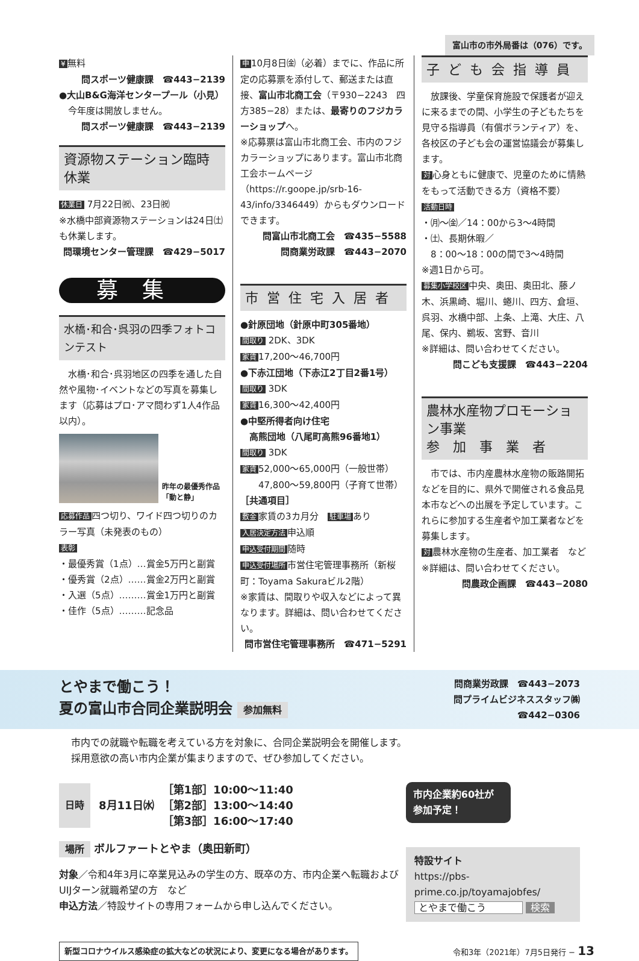富山市の市外局番は（076）です。
¥ 無料
問スポーツ健康課　☎443−2139
●大山B&G海洋センタープール（小見）
　今年度は開放しません。
問スポーツ健康課　☎443−2139
資源物ステーション臨時休業
休業日 7月22日㈷、23日㈷
※水橋中部資源物ステーションは24日㈯も休業します。
問環境センター管理課　☎429−5017
募集
水橋･和合･呉羽の四季フォトコンテスト
　水橋･和合･呉羽地区の四季を通した自然や風物･イベントなどの写真を募集します（応募はプロ･アマ問わず1人4作品以内）。
昨年の最優秀作品
「動と静」
応募作品 四つ切り、ワイド四つ切りのカラー写真（未発表のもの）
表彰
・最優秀賞（1点）…賞金5万円と副賞
・優秀賞（2点）……賞金2万円と副賞
・入選（5点）………賞金1万円と副賞
・佳作（5点）………記念品
申 10月8日㈮（必着）までに、作品に所定の応募票を添付して、郵送または直接、富山市北商工会（〒930−2243　四方385−28）または、最寄りのフジカラーショップへ。
※応募票は富山市北商工会、市内のフジカラーショップにあります。富山市北商工会ホームページ（https://r.goope.jp/srb-16-43/info/3346449）からもダウンロードできます。
問富山市北商工会　☎435−5588
問商業労政課　☎443−2070
市営住宅入居者
●針原団地（針原中町305番地）
間取り 2DK、3DK
家賃 17,200〜46,700円
●下赤江団地（下赤江2丁目2番1号）
間取り 3DK
家賃 16,300〜42,400円
●中堅所得者向け住宅
　高熊団地（八尾町高熊96番地1）
間取り 3DK
家賃 52,000〜65,000円（一般世帯）
　　47,800〜59,800円（子育て世帯）
［共通項目］
敷金 家賃の3カ月分　駐車場 あり
入居決定方法 申込順
申込受付期間 随時
申込受付場所 市営住宅管理事務所（新桜町：Toyama Sakuraビル2階）
※家賃は、間取りや収入などによって異なります。詳細は、問い合わせてください。
問市営住宅管理事務所　☎471−5291
子ども会指導員
　放課後、学童保育施設で保護者が迎えに来るまでの間、小学生の子どもたちを見守る指導員（有償ボランティア）を、各校区の子ども会の運営協議会が募集します。
対心身ともに健康で、児童のために情熱をもって活動できる方（資格不要）
活動日時
・㈪〜㈮／14：00から3〜4時間
・㈯、長期休暇／
　8：00〜18：00の間で3〜4時間
※週1日から可。
募集小学校区 中央、奥田、奥田北、藤ノ木、浜黒崎、堀川、蜷川、四方、倉垣、呉羽、水橋中部、上条、上滝、大庄、八尾、保内、鵜坂、宮野、音川
※詳細は、問い合わせてください。
問こども支援課　☎443−2204
農林水産物プロモーション事業
参　加　事　業　者
　市では、市内産農林水産物の販路開拓などを目的に、県外で開催される食品見本市などへの出展を予定しています。これらに参加する生産者や加工業者などを募集します。
対農林水産物の生産者、加工業者　など
※詳細は、問い合わせてください。
問農政企画課　☎443−2080
とやまで働こう！
夏の富山市合同企業説明会 参加無料
問商業労政課　☎443−2073
問プライムビジネススタッフ㈱
☎442−0306
市内での就職や転職を考えている方を対象に、合同企業説明会を開催します。
採用意欲の高い市内企業が集まりますので、ぜひ参加してください。
日時 8月11日㈬ ［第1部］10:00〜11:40
［第2部］13:00〜14:40
［第3部］16:00〜17:40
場所 ボルファートとやま（奥田新町）
対象／令和4年3月に卒業見込みの学生の方、既卒の方、市内企業へ転職およびUIJターン就職希望の方　など
申込方法／特設サイトの専用フォームから申し込んでください。
市内企業約60社が参加予定！
特設サイト
https://pbs-prime.co.jp/toyamajobfes/
とやまで働こう 検索
新型コロナウイルス感染症の拡大などの状況により、変更になる場合があります。 令和3年（2021年）7月5日発行 − 13